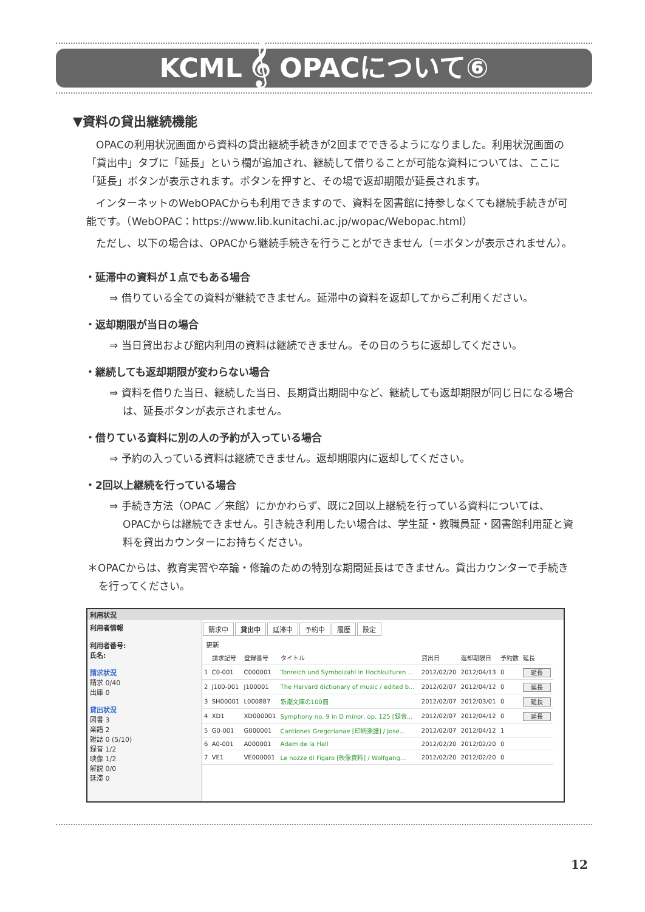KCML 𝄞 OPACについて⑥
▼資料の貸出継続機能
OPACの利用状況画面から資料の貸出継続手続きが2回までできるようになりました。利用状況画面の「貸出中」タブに「延長」という欄が追加され、継続して借りることが可能な資料については、ここに「延長」ボタンが表示されます。ボタンを押すと、その場で返却期限が延長されます。
インターネットのWebOPACからも利用できますので、資料を図書館に持参しなくても継続手続きが可能です。（WebOPAC：https://www.lib.kunitachi.ac.jp/wopac/Webopac.html）
ただし、以下の場合は、OPACから継続手続きを行うことができません（＝ボタンが表示されません）。
・延滞中の資料が１点でもある場合
⇒ 借りている全ての資料が継続できません。延滞中の資料を返却してからご利用ください。
・返却期限が当日の場合
⇒ 当日貸出および館内利用の資料は継続できません。その日のうちに返却してください。
・継続しても返却期限が変わらない場合
⇒ 資料を借りた当日、継続した当日、長期貸出期間中など、継続しても返却期限が同じ日になる場合は、延長ボタンが表示されません。
・借りている資料に別の人の予約が入っている場合
⇒ 予約の入っている資料は継続できません。返却期限内に返却してください。
・2回以上継続を行っている場合
⇒ 手続き方法（OPAC ／来館）にかかわらず、既に2回以上継続を行っている資料については、OPACからは継続できません。引き続き利用したい場合は、学生証・教職員証・図書館利用証と資料を貸出カウンターにお持ちください。
＊OPACからは、教育実習や卒論・修論のための特別な期間延長はできません。貸出カウンターで手続きを行ってください。
利用状況
利用者情報
利用者番号:
氏名:
請求状況
請求 0/40
出庫 0
貸出状況
図書 3
楽譜 2
雑誌 0 (5/10)
録音 1/2
映像 1/2
解説 0/0
延滞 0
請求中 貸出中 延滞中 予約中 履歴 設定
更新
| | 請求記号 | 登録番号 | タイトル | 貸出日 | 返却期限日 | 予約数 | 延長 |
| --- | --- | --- | --- | --- | --- | --- | --- |
| 1 | C0-001 | C000001 | Tonreich und Symbolzahl in Hochkulturen ... | 2012/02/20 | 2012/04/13 | 0 | 延長 |
| 2 | J100-001 | J100001 | The Harvard dictionary of music / edited b... | 2012/02/07 | 2012/04/12 | 0 | 延長 |
| 3 | SH00001 | L000887 | 新潮文庫の100冊 | 2012/02/07 | 2012/03/01 | 0 | 延長 |
| 4 | XD1 | XD000001 | Symphony no. 9 in D minor, op. 125 [録音... | 2012/02/07 | 2012/04/12 | 0 | 延長 |
| 5 | G0-001 | G000001 | Cantiones Gregorianae [印刷楽譜] / Jose... | 2012/02/07 | 2012/04/12 | 1 | |
| 6 | A0-001 | A000001 | Adam de la Hall | 2012/02/20 | 2012/02/20 | 0 | |
| 7 | VE1 | VE000001 | Le nozze di Figaro [映像資料] / Wolfgang... | 2012/02/20 | 2012/02/20 | 0 | |
12